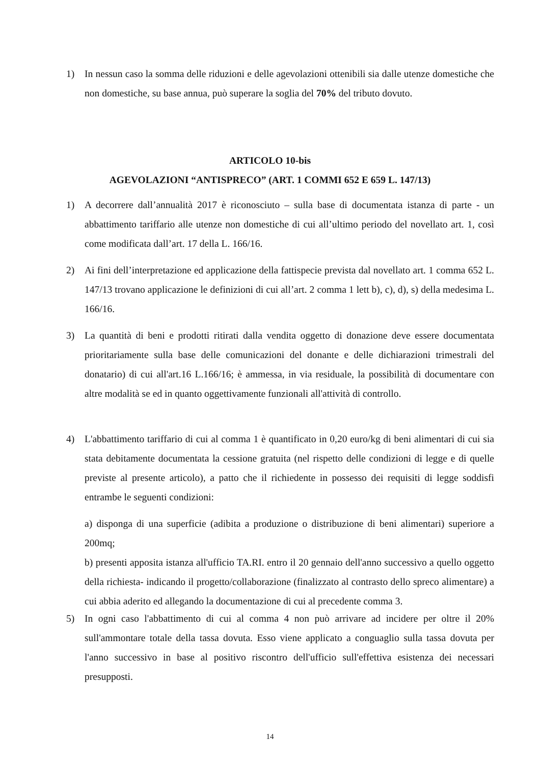1) In nessun caso la somma delle riduzioni e delle agevolazioni ottenibili sia dalle utenze domestiche che non domestiche, su base annua, può superare la soglia del 70% del tributo dovuto.
ARTICOLO 10-bis
AGEVOLAZIONI “ANTISPRECO” (ART. 1 COMMI 652 E 659 L. 147/13)
1) A decorrere dall’annualità 2017 è riconosciuto – sulla base di documentata istanza di parte - un abbattimento tariffario alle utenze non domestiche di cui all’ultimo periodo del novellato art. 1, così come modificata dall’art. 17 della L. 166/16.
2) Ai fini dell’interpretazione ed applicazione della fattispecie prevista dal novellato art. 1 comma 652 L. 147/13 trovano applicazione le definizioni di cui all’art. 2 comma 1 lett b), c), d), s) della medesima L. 166/16.
3) La quantità di beni e prodotti ritirati dalla vendita oggetto di donazione deve essere documentata prioritariamente sulla base delle comunicazioni del donante e delle dichiarazioni trimestrali del donatario) di cui all'art.16 L.166/16; è ammessa, in via residuale, la possibilità di documentare con altre modalità se ed in quanto oggettivamente funzionali all'attività di controllo.
4) L'abbattimento tariffario di cui al comma 1 è quantificato in 0,20 euro/kg di beni alimentari di cui sia stata debitamente documentata la cessione gratuita (nel rispetto delle condizioni di legge e di quelle previste al presente articolo), a patto che il richiedente in possesso dei requisiti di legge soddisfi entrambe le seguenti condizioni:
a) disponga di una superficie (adibita a produzione o distribuzione di beni alimentari) superiore a 200mq;
b) presenti apposita istanza all'ufficio TA.RI. entro il 20 gennaio dell'anno successivo a quello oggetto della richiesta- indicando il progetto/collaborazione (finalizzato al contrasto dello spreco alimentare) a cui abbia aderito ed allegando la documentazione di cui al precedente comma 3.
5) In ogni caso l'abbattimento di cui al comma 4 non può arrivare ad incidere per oltre il 20% sull'ammontare totale della tassa dovuta. Esso viene applicato a conguaglio sulla tassa dovuta per l'anno successivo in base al positivo riscontro dell'ufficio sull'effettiva esistenza dei necessari presupposti.
14